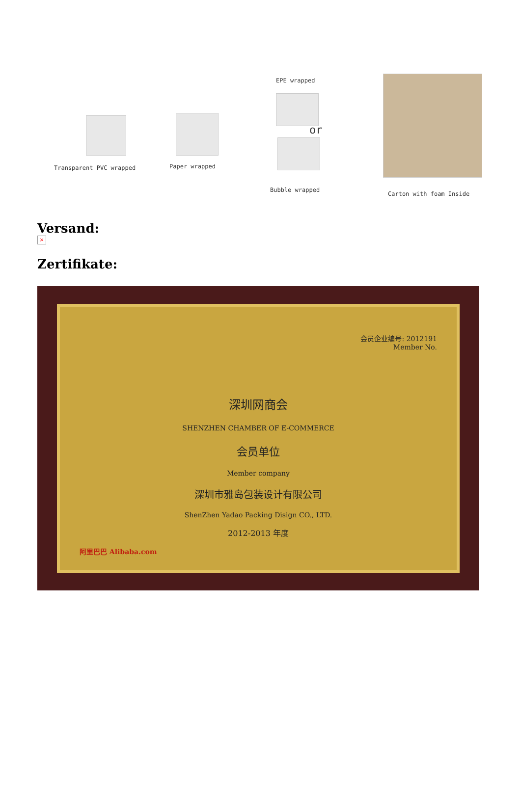Transparent PVC wrapped Paper wrapped
EPE wrapped
or
Bubble wrapped
Carton with foam Inside
Versand:
×
Zertifikate:
会员企业编号: 2012191
Member No.
深圳网商会
SHENZHEN CHAMBER OF E-COMMERCE
会员单位
Member company
深圳市雅岛包装设计有限公司
ShenZhen Yadao Packing Disign CO., LTD.
2012-2013 年度
阿里巴巴 Alibaba.com